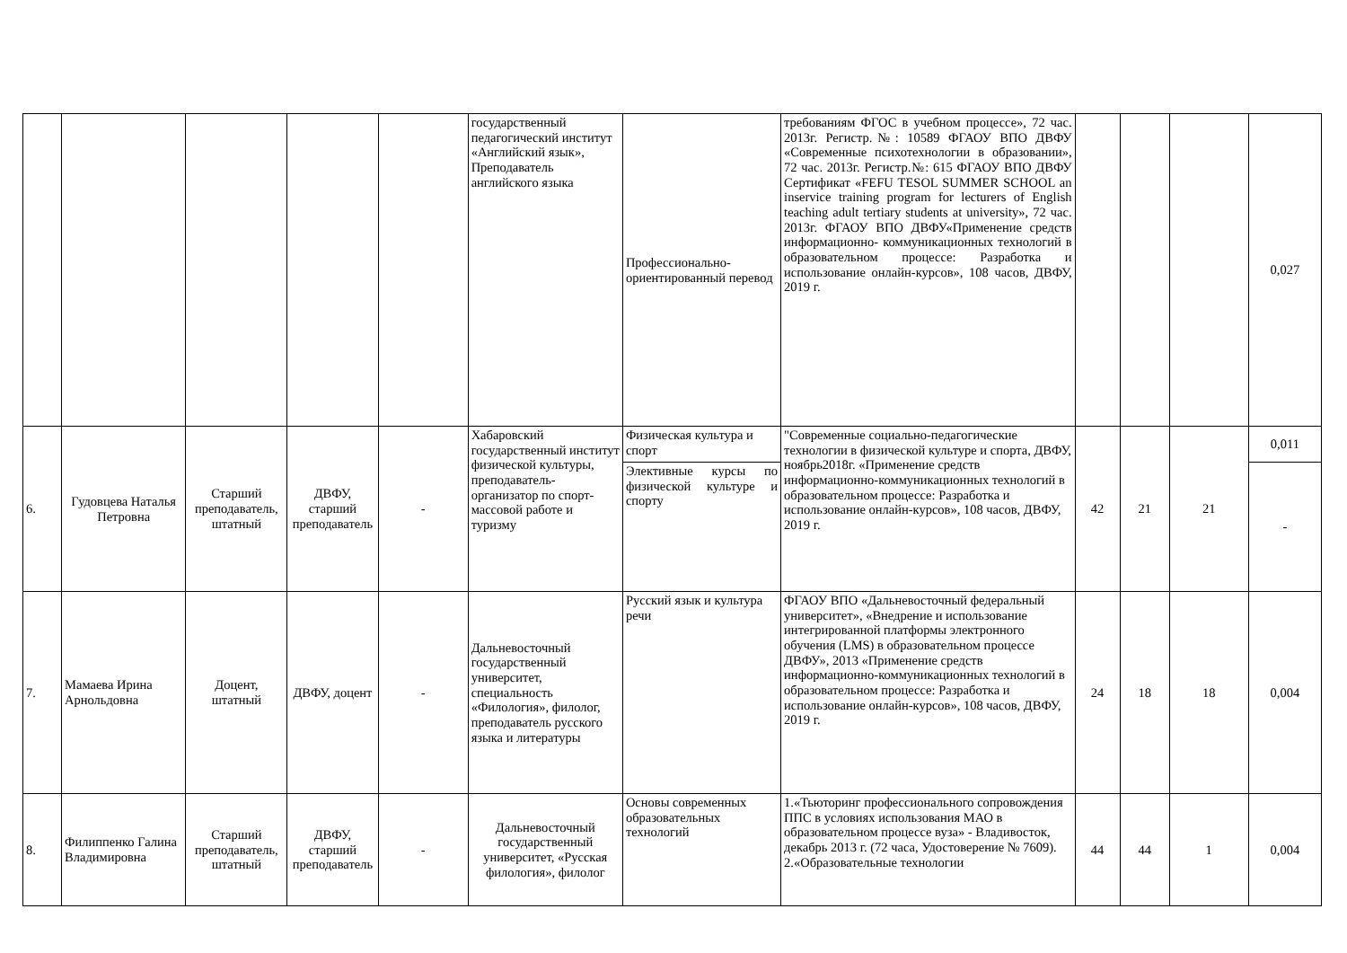| | | | | | государственный педагогический институт «Английский язык», Преподаватель английского языка | Профессионально-ориентированный перевод | требованиям ФГОС в учебном процессе», 72 час. 2013г. Регистр.№: 10589 ФГАОУ ВПО ДВФУ «Современные психотехнологии в образовании», 72 час. 2013г. Регистр.№: 615 ФГАОУ ВПО ДВФУ Сертификат «FEFU TESOL SUMMER SCHOOL an inservice training program for lecturers of English teaching adult tertiary students at university», 72 час. 2013г. ФГАОУ ВПО ДВФУ«Применение средств информационно- коммуникационных технологий в образовательном процессе: Разработка и использование онлайн-курсов», 108 часов, ДВФУ, 2019 г. | | | | 0,027 |
| 6. | Гудовцева Наталья Петровна | Старший преподаватель, штатный | ДВФУ, старший преподаватель | - | Хабаровский государственный институт физической культуры, преподаватель-организатор по спорт-массовой работе и туризму | Физическая культура и спорт | "Современные социально-педагогические технологии в физической культуре и спорта, ДВФУ, ноябрь2018г. «Применение средств информационно-коммуникационных технологий в образовательном процессе: Разработка и использование онлайн-курсов», 108 часов, ДВФУ, 2019 г. | 42 | 21 | 21 | 0,011 |
| | | | | | | Элективные курсы по физической культуре и спорту | | | | | - |
| 7. | Мамаева Ирина Арнольдовна | Доцент, штатный | ДВФУ, доцент | - | Дальневосточный государственный университет, специальность «Филология», филолог, преподаватель русского языка и литературы | Русский язык и культура речи | ФГАОУ ВПО «Дальневосточный федеральный университет», «Внедрение и использование интегрированной платформы электронного обучения (LMS) в образовательном процессе ДВФУ», 2013 «Применение средств информационно-коммуникационных технологий в образовательном процессе: Разработка и использование онлайн-курсов», 108 часов, ДВФУ, 2019 г. | 24 | 18 | 18 | 0,004 |
| 8. | Филиппенко Галина Владимировна | Старший преподаватель, штатный | ДВФУ, старший преподаватель | - | Дальневосточный государственный университет, «Русская филология», филолог | Основы современных образовательных технологий | 1.«Тьюторинг профессионального сопровождения ППС в условиях использования МАО в образовательном процессе вуза» - Владивосток, декабрь 2013 г. (72 часа, Удостоверение № 7609). 2.«Образовательные технологии | 44 | 44 | 1 | 0,004 |